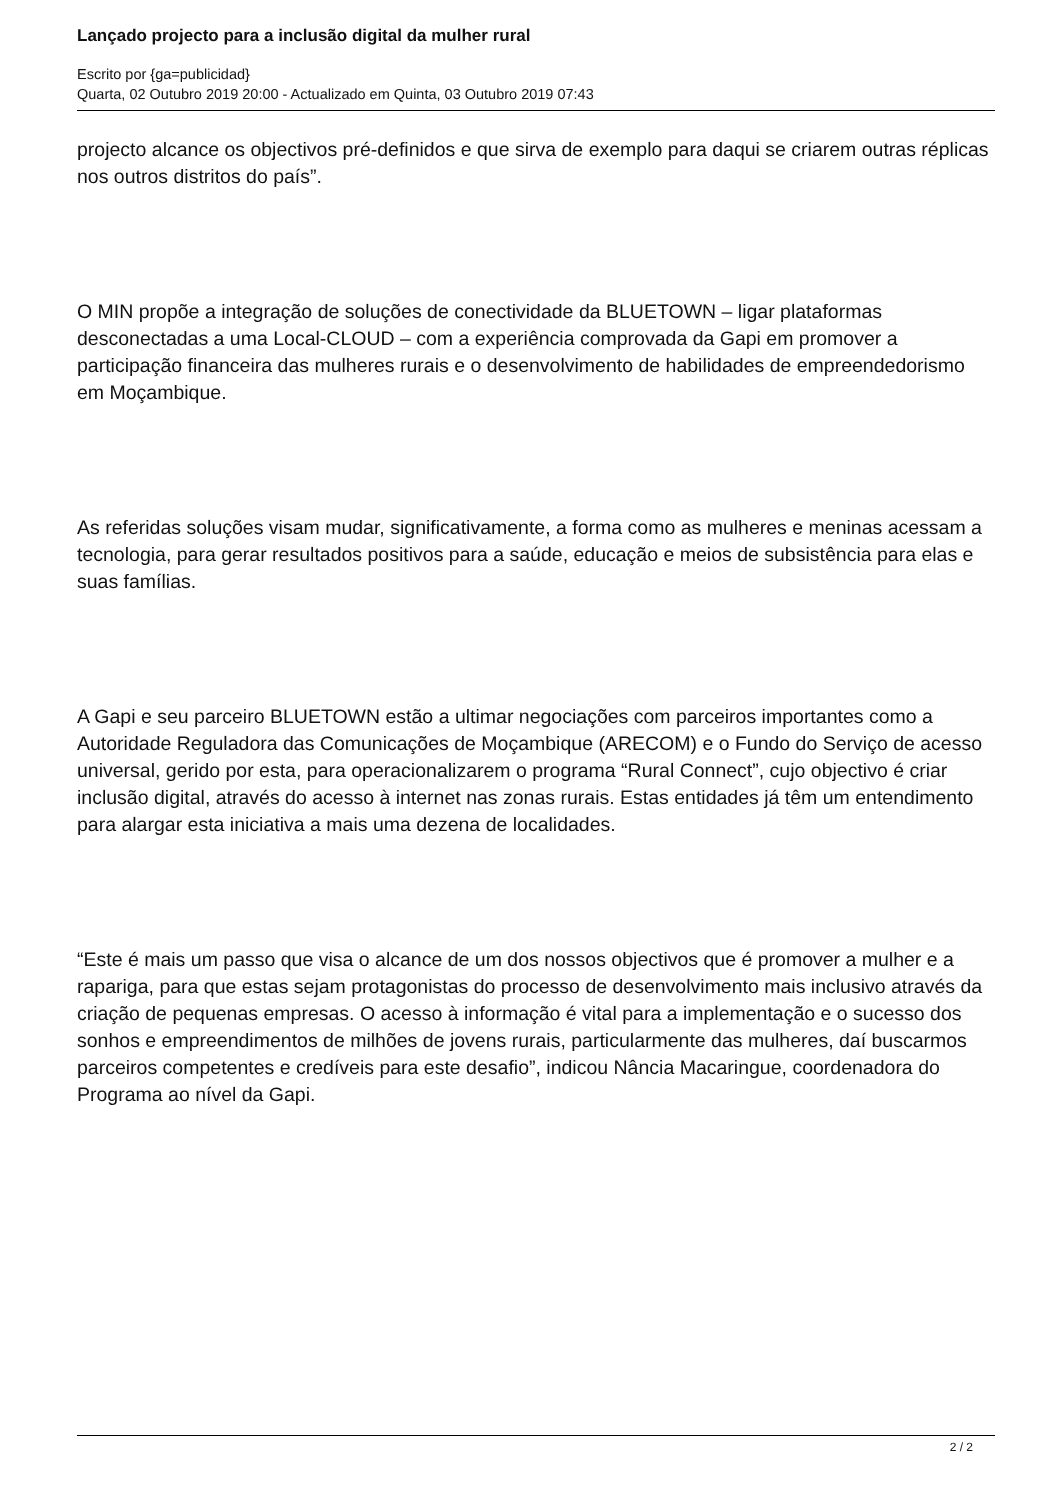Lançado projecto para a inclusão digital da mulher rural
Escrito por {ga=publicidad}
Quarta, 02 Outubro 2019 20:00 - Actualizado em Quinta, 03 Outubro 2019 07:43
projecto alcance os objectivos pré-definidos e que sirva de exemplo para daqui se criarem outras réplicas nos outros distritos do país”.
O MIN propõe a integração de soluções de conectividade da BLUETOWN – ligar plataformas desconectadas a uma Local-CLOUD – com a experiência comprovada da Gapi em promover a participação financeira das mulheres rurais e o desenvolvimento de habilidades de empreendedorismo em Moçambique.
As referidas soluções visam mudar, significativamente, a forma como as mulheres e meninas acessam a tecnologia, para gerar resultados positivos para a saúde, educação e meios de subsistência para elas e suas famílias.
A Gapi e seu parceiro BLUETOWN estão a ultimar negociações com parceiros importantes como a Autoridade Reguladora das Comunicações de Moçambique (ARECOM) e o Fundo do Serviço de acesso universal, gerido por esta, para operacionalizarem o programa “Rural Connect”, cujo objectivo é criar inclusão digital, através do acesso à internet nas zonas rurais. Estas entidades já têm um entendimento para alargar esta iniciativa a mais uma dezena de localidades.
“Este é mais um passo que visa o alcance de um dos nossos objectivos que é promover a mulher e a rapariga, para que estas sejam protagonistas do processo de desenvolvimento mais inclusivo através da criação de pequenas empresas. O acesso à informação é vital para a implementação e o sucesso dos sonhos e empreendimentos de milhões de jovens rurais, particularmente das mulheres, daí buscarmos parceiros competentes e credíveis para este desafio”, indicou Nância Macaringue, coordenadora do Programa ao nível da Gapi.
2 / 2